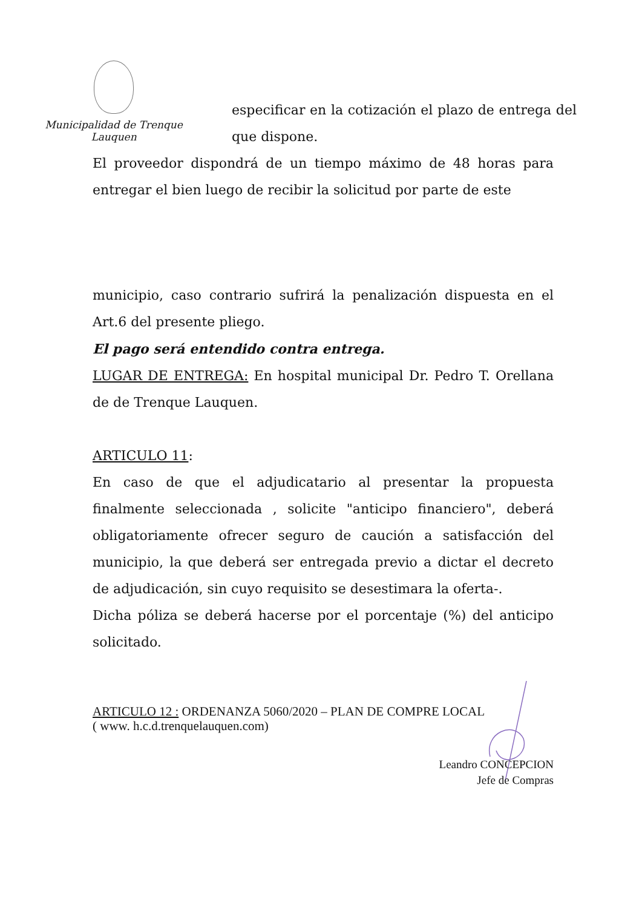Municipalidad de Trenque Lauquen
especificar en la cotización el plazo de entrega del que dispone.
El proveedor dispondrá de un tiempo máximo de 48 horas para entregar el bien luego de recibir la solicitud por parte de este
municipio, caso contrario sufrirá la penalización dispuesta en el Art.6 del presente pliego.
El pago será entendido contra entrega.
LUGAR DE ENTREGA: En hospital municipal Dr. Pedro T. Orellana de de Trenque Lauquen.
ARTICULO 11:
En caso de que el adjudicatario al presentar la propuesta finalmente seleccionada , solicite "anticipo financiero", deberá obligatoriamente ofrecer seguro de caución a satisfacción del municipio, la que deberá ser entregada previo a dictar el decreto de adjudicación, sin cuyo requisito se desestimara la oferta-.
Dicha póliza se deberá hacerse por el porcentaje (%) del anticipo solicitado.
ARTICULO 12 : ORDENANZA 5060/2020 – PLAN DE COMPRE LOCAL
( www. h.c.d.trenquelauquen.com)
Leandro CONCEPCION
Jefe de Compras